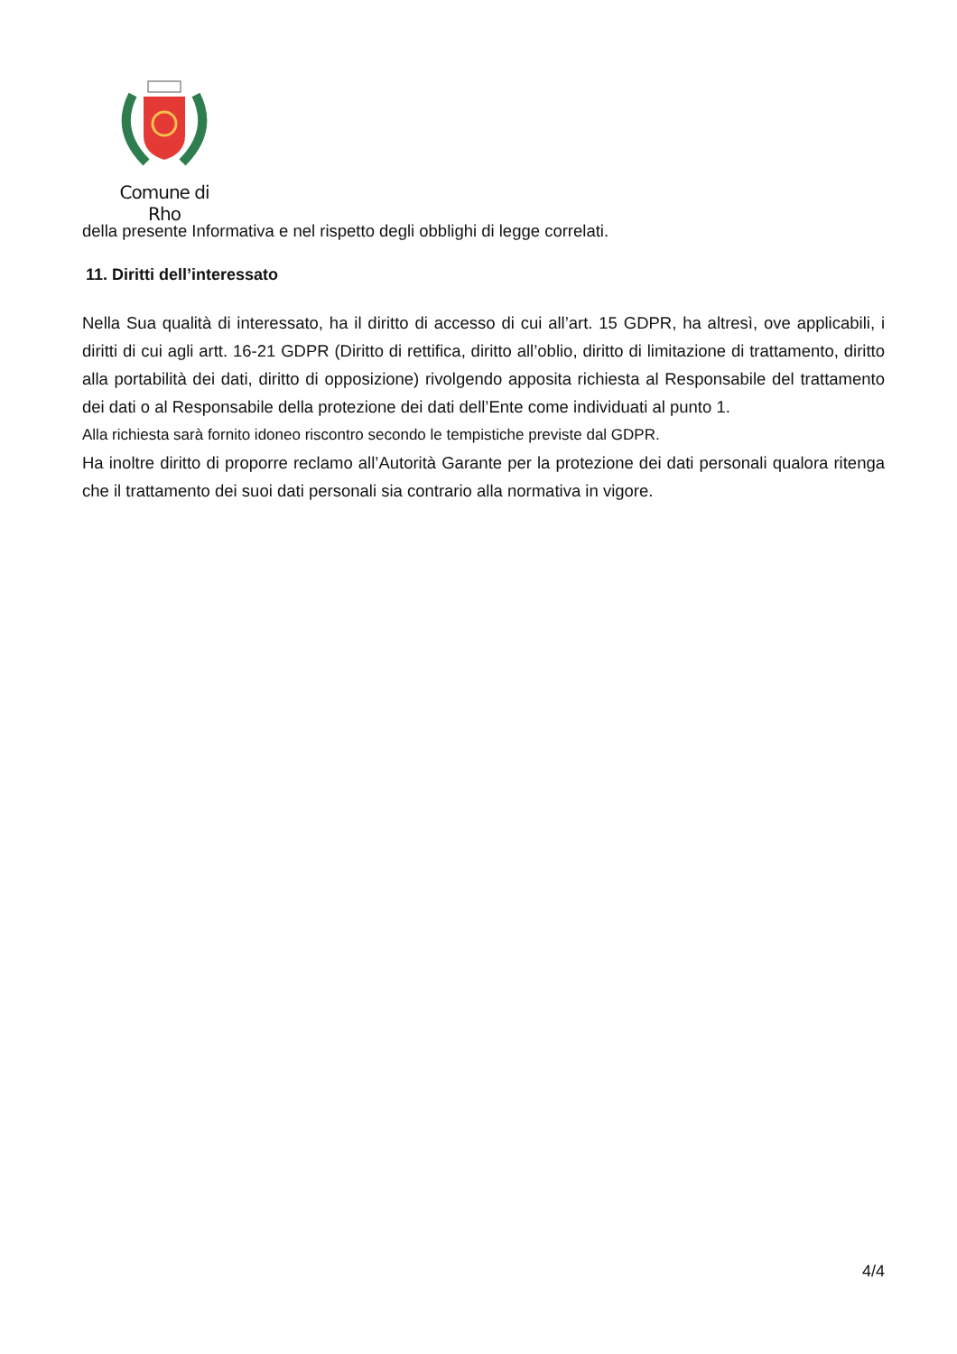Comune di Rho
della presente Informativa e nel rispetto degli obblighi di legge correlati.
11. Diritti dell’interessato
Nella Sua qualità di interessato, ha il diritto di accesso di cui all’art. 15 GDPR, ha altresì, ove applicabili, i diritti di cui agli artt. 16-21 GDPR (Diritto di rettifica, diritto all’oblio, diritto di limitazione di trattamento, diritto alla portabilità dei dati, diritto di opposizione) rivolgendo apposita richiesta al Responsabile del trattamento dei dati o al Responsabile della protezione dei dati dell’Ente come individuati al punto 1.
Alla richiesta sarà fornito idoneo riscontro secondo le tempistiche previste dal GDPR.
Ha inoltre diritto di proporre reclamo all’Autorità Garante per la protezione dei dati personali qualora ritenga che il trattamento dei suoi dati personali sia contrario alla normativa in vigore.
4/4